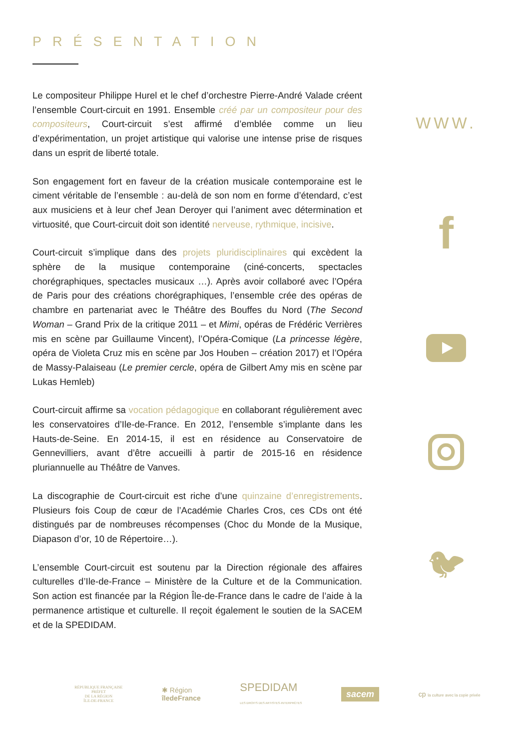PRÉSENTATION
Le compositeur Philippe Hurel et le chef d’orchestre Pierre-André Valade créent l’ensemble Court-circuit en 1991. Ensemble créé par un compositeur pour des compositeurs, Court-circuit s’est affirmé d’emblée comme un lieu d’expérimentation, un projet artistique qui valorise une intense prise de risques dans un esprit de liberté totale.
Son engagement fort en faveur de la création musicale contemporaine est le ciment véritable de l’ensemble : au-delà de son nom en forme d’étendard, c’est aux musiciens et à leur chef Jean Deroyer qui l’animent avec détermination et virtuosité, que Court-circuit doit son identité nerveuse, rythmique, incisive.
Court-circuit s’implique dans des projets pluridisciplinaires qui excèdent la sphère de la musique contemporaine (ciné-concerts, spectacles chorégraphiques, spectacles musicaux …). Après avoir collaboré avec l’Opéra de Paris pour des créations chorégraphiques, l’ensemble crée des opéras de chambre en partenariat avec le Théâtre des Bouffes du Nord (The Second Woman – Grand Prix de la critique 2011 – et Mimi, opéras de Frédéric Verrières mis en scène par Guillaume Vincent), l’Opéra-Comique (La princesse légère, opéra de Violeta Cruz mis en scène par Jos Houben – création 2017) et l’Opéra de Massy-Palaiseau (Le premier cercle, opéra de Gilbert Amy mis en scène par Lukas Hemleb)
Court-circuit affirme sa vocation pédagogique en collaborant régulièrement avec les conservatoires d’Ile-de-France. En 2012, l’ensemble s’implante dans les Hauts-de-Seine. En 2014-15, il est en résidence au Conservatoire de Gennevilliers, avant d’être accueilli à partir de 2015-16 en résidence pluriannuelle au Théâtre de Vanves.
La discographie de Court-circuit est riche d’une quinzaine d’enregistrements. Plusieurs fois Coup de cœur de l’Académie Charles Cros, ces CDs ont été distingués par de nombreuses récompenses (Choc du Monde de la Musique, Diapason d’or, 10 de Répertoire…).
L’ensemble Court-circuit est soutenu par la Direction régionale des affaires culturelles d’Ile-de-France – Ministère de la Culture et de la Communication. Son action est financée par la Région Île-de-France dans le cadre de l’aide à la permanence artistique et culturelle. Il reçoit également le soutien de la SACEM et de la SPEDIDAM.
WWW.
f
🐦︎
RÉPUBLIQUE FRANÇAISE
PRÉFET
DE LA RÉGION
ÎLE-DE-FRANCE
✱ Région
îledeFrance
SPEDIDAM
LES DROITS DES ARTISTES-INTERPRÈTES
sacem
cp la culture avec la copie privée